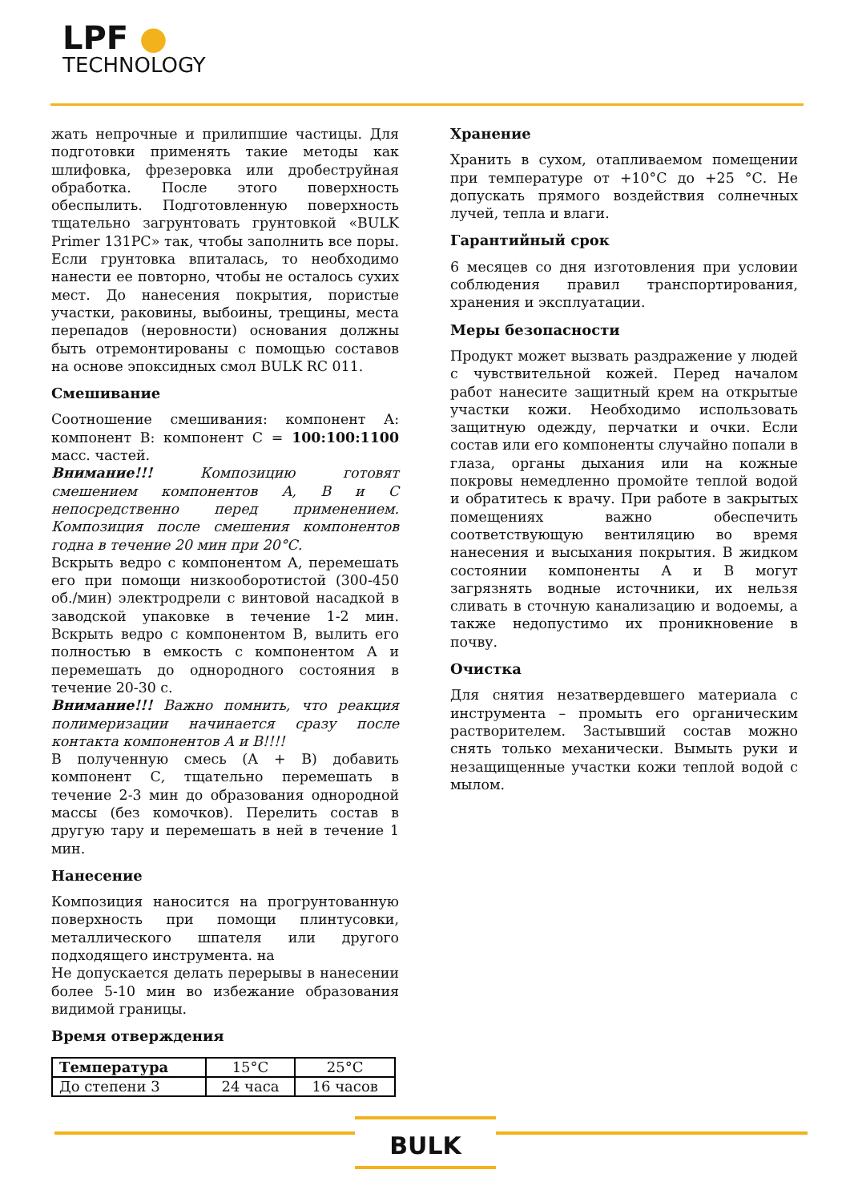LPF ●
TECHNOLOGY
жать непрочные и прилипшие частицы. Для подготовки применять такие методы как шлифовка, фрезеровка или дробеструйная обработка. После этого поверхность обеспылить. Подготовленную поверхность тщательно загрунтовать грунтовкой «BULK Primer 131PC» так, чтобы заполнить все поры. Если грунтовка впиталась, то необходимо нанести ее повторно, чтобы не осталось сухих мест. До нанесения покрытия, пористые участки, раковины, выбоины, трещины, места перепадов (неровности) основания должны быть отремонтированы с помощью составов на основе эпоксидных смол BULK RC 011.
Смешивание
Соотношение смешивания: компонент А: компонент В: компонент С = 100:100:1100 масс. частей.
Внимание!!! Композицию готовят смешением компонентов А, В и С непосредственно перед применением. Композиция после смешения компонентов годна в течение 20 мин при 20°С.
Вскрыть ведро с компонентом А, перемешать его при помощи низкооборотистой (300-450 об./мин) электродрели с винтовой насадкой в заводской упаковке в течение 1-2 мин. Вскрыть ведро с компонентом В, вылить его полностью в емкость с компонентом А и перемешать до однородного состояния в течение 20-30 с.
Внимание!!! Важно помнить, что реакция полимеризации начинается сразу после контакта компонентов А и В!!!!
В полученную смесь (А + В) добавить компонент С, тщательно перемешать в течение 2-3 мин до образования однородной массы (без комочков). Перелить состав в другую тару и перемешать в ней в течение 1 мин.
Нанесение
Композиция наносится на прогрунтованную поверхность при помощи плинтусовки, металлического шпателя или другого подходящего инструмента. на
Не допускается делать перерывы в нанесении более 5-10 мин во избежание образования видимой границы.
Время отверждения
| Температура | 15°C | 25°C |
| До степени 3 | 24 часа | 16 часов |
Хранение
Хранить в сухом, отапливаемом помещении при температуре от +10°С до +25 °С. Не допускать прямого воздействия солнечных лучей, тепла и влаги.
Гарантийный срок
6 месяцев со дня изготовления при условии соблюдения правил транспортирования, хранения и эксплуатации.
Меры безопасности
Продукт может вызвать раздражение у людей с чувствительной кожей. Перед началом работ нанесите защитный крем на открытые участки кожи. Необходимо использовать защитную одежду, перчатки и очки. Если состав или его компоненты случайно попали в глаза, органы дыхания или на кожные покровы немедленно промойте теплой водой и обратитесь к врачу. При работе в закрытых помещениях важно обеспечить соответствующую вентиляцию во время нанесения и высыхания покрытия. В жидком состоянии компоненты А и В могут загрязнять водные источники, их нельзя сливать в сточную канализацию и водоемы, а также недопустимо их проникновение в почву.
Очистка
Для снятия незатвердевшего материала с инструмента – промыть его органическим растворителем. Застывший состав можно снять только механически. Вымыть руки и незащищенные участки кожи теплой водой с мылом.
BULK